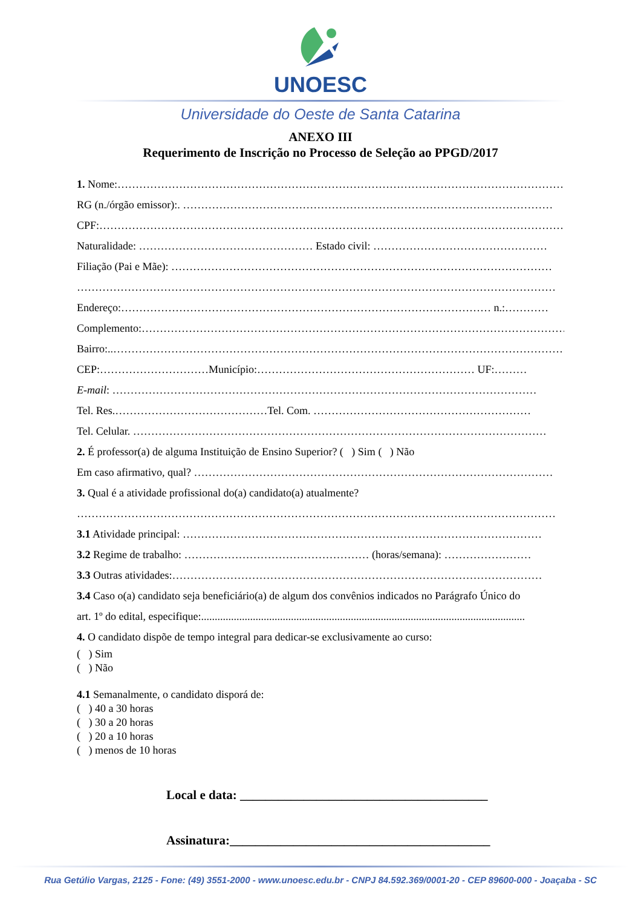UNOESC
Universidade do Oeste de Santa Catarina
ANEXO III
Requerimento de Inscrição no Processo de Seleção ao PPGD/2017
1. Nome:………………………………………………………………………………………………………………
RG (n./órgão emissor):. …………………………………………………………………………………………
CPF:…………………………………………………………………………………………………………………
Naturalidade: ………………………………………… Estado civil: …………………………………………
Filiação (Pai e Mãe): ……………………………………………………………………………………………
……………………………………………………………………………………………………………………
Endereço:………………………………………………………………………………………… n.:…………
Complemento:………………………………………………………………………………………………………
Bairro:..………………………………………………………………………………………………………………
CEP:…………………………Município:…………………………………………………… UF:………
E-mail: ………………………………………………………………………………………………………
Tel. Res.……………………………………Tel. Com. ……………………………………………………
Tel. Celular. ……………………………………………………………………………………………………
2. É professor(a) de alguma Instituição de Ensino Superior? ( ) Sim ( ) Não
Em caso afirmativo, qual? ………………………………………………………………………………………
3. Qual é a atividade profissional do(a) candidato(a) atualmente?
……………………………………………………………………………………………………………………
3.1 Atividade principal: ………………………………………………………………………………………
3.2 Regime de trabalho: …………………………………………… (horas/semana): ……………………
3.3 Outras atividades:…………………………………………………………………………………………
3.4 Caso o(a) candidato seja beneficiário(a) de algum dos convênios indicados no Parágrafo Único do
art. 1º do edital, especifique:.......................................................................................................................
4. O candidato dispõe de tempo integral para dedicar-se exclusivamente ao curso:
( ) Sim
( ) Não
4.1 Semanalmente, o candidato disporá de:
( ) 40 a 30 horas
( ) 30 a 20 horas
( ) 20 a 10 horas
( ) menos de 10 horas
Local e data: _______________________________________
Assinatura:_________________________________________
Rua Getúlio Vargas, 2125 - Fone: (49) 3551-2000 - www.unoesc.edu.br - CNPJ 84.592.369/0001-20 - CEP 89600-000 - Joaçaba - SC